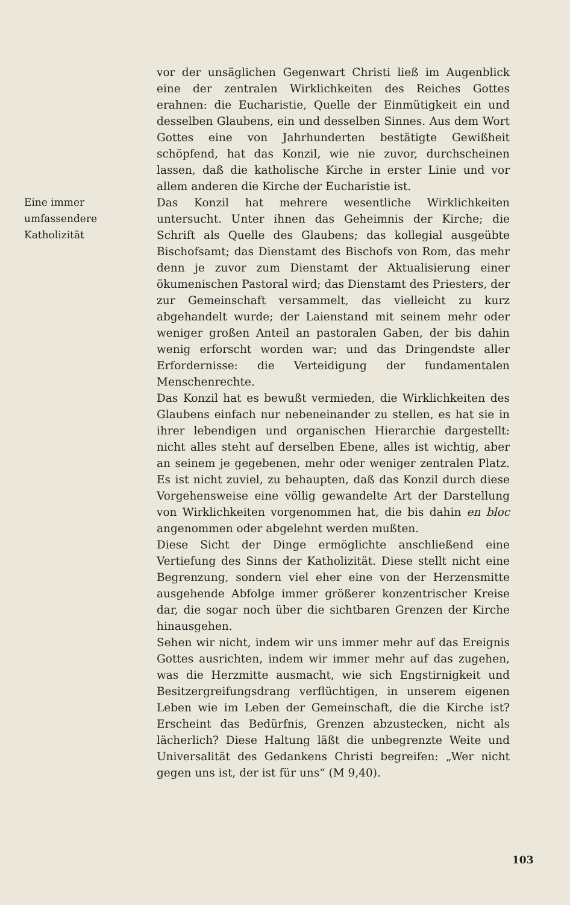vor der unsäglichen Gegenwart Christi ließ im Augenblick eine der zentralen Wirklichkeiten des Reiches Gottes erahnen: die Eucharistie, Quelle der Einmütigkeit ein und desselben Glaubens, ein und desselben Sinnes. Aus dem Wort Gottes eine von Jahrhunderten bestätigte Gewißheit schöpfend, hat das Konzil, wie nie zuvor, durchscheinen lassen, daß die katholische Kirche in erster Linie und vor allem anderen die Kirche der Eucharistie ist.
Eine immer
umfassendere
Katholizität
Das Konzil hat mehrere wesentliche Wirklichkeiten untersucht. Unter ihnen das Geheimnis der Kirche; die Schrift als Quelle des Glaubens; das kollegial ausgeübte Bischofsamt; das Dienstamt des Bischofs von Rom, das mehr denn je zuvor zum Dienstamt der Aktualisierung einer ökumenischen Pastoral wird; das Dienstamt des Priesters, der zur Gemeinschaft versammelt, das vielleicht zu kurz abgehandelt wurde; der Laienstand mit seinem mehr oder weniger großen Anteil an pastoralen Gaben, der bis dahin wenig erforscht worden war; und das Dringendste aller Erfordernisse: die Verteidigung der fundamentalen Menschenrechte.
Das Konzil hat es bewußt vermieden, die Wirklichkeiten des Glaubens einfach nur nebeneinander zu stellen, es hat sie in ihrer lebendigen und organischen Hierarchie dargestellt: nicht alles steht auf derselben Ebene, alles ist wichtig, aber an seinem je gegebenen, mehr oder weniger zentralen Platz. Es ist nicht zuviel, zu behaupten, daß das Konzil durch diese Vorgehensweise eine völlig gewandelte Art der Darstellung von Wirklichkeiten vorgenommen hat, die bis dahin en bloc angenommen oder abgelehnt werden mußten.
Diese Sicht der Dinge ermöglichte anschließend eine Vertiefung des Sinns der Katholizität. Diese stellt nicht eine Begrenzung, sondern viel eher eine von der Herzensmitte ausgehende Abfolge immer größerer konzentrischer Kreise dar, die sogar noch über die sichtbaren Grenzen der Kirche hinausgehen.
Sehen wir nicht, indem wir uns immer mehr auf das Ereignis Gottes ausrichten, indem wir immer mehr auf das zugehen, was die Herzmitte ausmacht, wie sich Engstirnigkeit und Besitzergreifungsdrang verflüchtigen, in unserem eigenen Leben wie im Leben der Gemeinschaft, die die Kirche ist? Erscheint das Bedürfnis, Grenzen abzustecken, nicht als lächerlich? Diese Haltung läßt die unbegrenzte Weite und Universalität des Gedankens Christi begreifen: „Wer nicht gegen uns ist, der ist für uns“ (M 9,40).
103